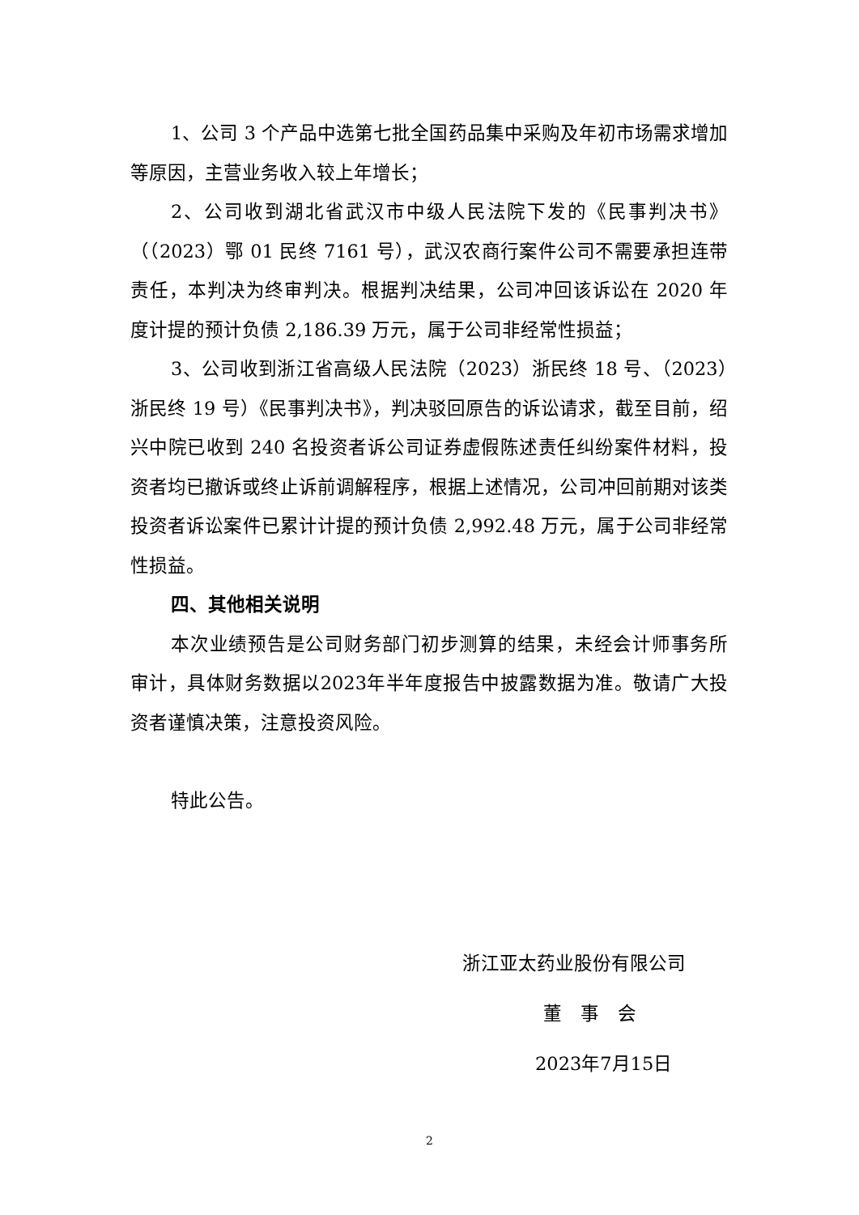1、公司 3 个产品中选第七批全国药品集中采购及年初市场需求增加等原因，主营业务收入较上年增长；
2、公司收到湖北省武汉市中级人民法院下发的《民事判决书》（（2023）鄂 01 民终 7161 号），武汉农商行案件公司不需要承担连带责任，本判决为终审判决。根据判决结果，公司冲回该诉讼在 2020 年度计提的预计负债 2,186.39 万元，属于公司非经常性损益；
3、公司收到浙江省高级人民法院（2023）浙民终 18 号、（2023）浙民终 19 号）《民事判决书》，判决驳回原告的诉讼请求，截至目前，绍兴中院已收到 240 名投资者诉公司证券虚假陈述责任纠纷案件材料，投资者均已撤诉或终止诉前调解程序，根据上述情况，公司冲回前期对该类投资者诉讼案件已累计计提的预计负债 2,992.48 万元，属于公司非经常性损益。
四、其他相关说明
本次业绩预告是公司财务部门初步测算的结果，未经会计师事务所审计，具体财务数据以2023年半年度报告中披露数据为准。敬请广大投资者谨慎决策，注意投资风险。
特此公告。
浙江亚太药业股份有限公司
董　事　会
2023年7月15日
2